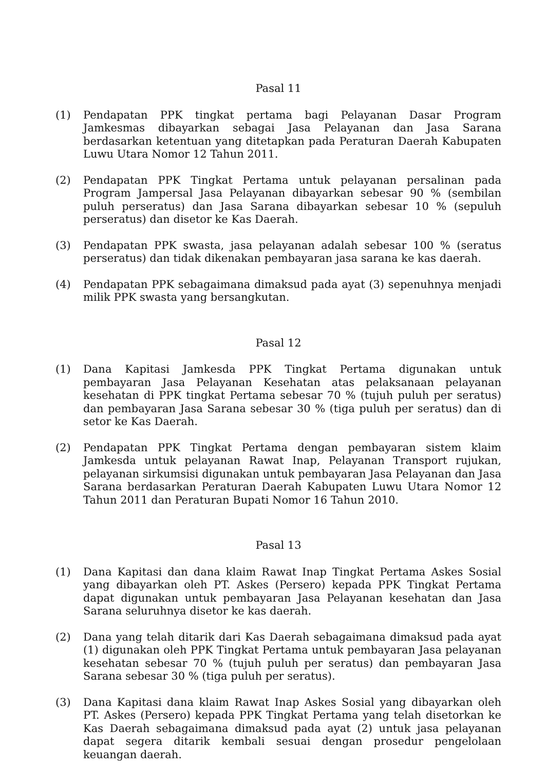Pasal 11
(1) Pendapatan PPK tingkat pertama bagi Pelayanan Dasar Program Jamkesmas dibayarkan sebagai Jasa Pelayanan dan Jasa Sarana berdasarkan ketentuan yang ditetapkan pada Peraturan Daerah Kabupaten Luwu Utara Nomor 12 Tahun 2011.
(2) Pendapatan PPK Tingkat Pertama untuk pelayanan persalinan pada Program Jampersal Jasa Pelayanan dibayarkan sebesar 90 % (sembilan puluh perseratus) dan Jasa Sarana dibayarkan sebesar 10 % (sepuluh perseratus) dan disetor ke Kas Daerah.
(3) Pendapatan PPK swasta, jasa pelayanan adalah sebesar 100 % (seratus perseratus) dan tidak dikenakan pembayaran jasa sarana ke kas daerah.
(4) Pendapatan PPK sebagaimana dimaksud pada ayat (3) sepenuhnya menjadi milik PPK swasta yang bersangkutan.
Pasal 12
(1) Dana Kapitasi Jamkesda PPK Tingkat Pertama digunakan untuk pembayaran Jasa Pelayanan Kesehatan atas pelaksanaan pelayanan kesehatan di PPK tingkat Pertama sebesar 70 % (tujuh puluh per seratus) dan pembayaran Jasa Sarana sebesar 30 % (tiga puluh per seratus) dan di setor ke Kas Daerah.
(2) Pendapatan PPK Tingkat Pertama dengan pembayaran sistem klaim Jamkesda untuk pelayanan Rawat Inap, Pelayanan Transport rujukan, pelayanan sirkumsisi digunakan untuk pembayaran Jasa Pelayanan dan Jasa Sarana berdasarkan Peraturan Daerah Kabupaten Luwu Utara Nomor 12 Tahun 2011 dan Peraturan Bupati Nomor 16 Tahun 2010.
Pasal 13
(1) Dana Kapitasi dan dana klaim Rawat Inap Tingkat Pertama Askes Sosial yang dibayarkan oleh PT. Askes (Persero) kepada PPK Tingkat Pertama dapat digunakan untuk pembayaran Jasa Pelayanan kesehatan dan Jasa Sarana seluruhnya disetor ke kas daerah.
(2) Dana yang telah ditarik dari Kas Daerah sebagaimana dimaksud pada ayat (1) digunakan oleh PPK Tingkat Pertama untuk pembayaran Jasa pelayanan kesehatan sebesar 70 % (tujuh puluh per seratus) dan pembayaran Jasa Sarana sebesar 30 % (tiga puluh per seratus).
(3) Dana Kapitasi dana klaim Rawat Inap Askes Sosial yang dibayarkan oleh PT. Askes (Persero) kepada PPK Tingkat Pertama yang telah disetorkan ke Kas Daerah sebagaimana dimaksud pada ayat (2) untuk jasa pelayanan dapat segera ditarik kembali sesuai dengan prosedur pengelolaan keuangan daerah.